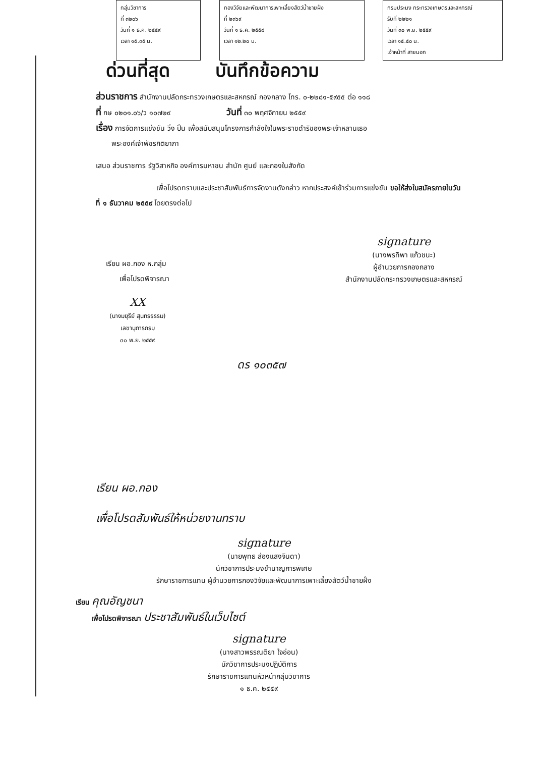กลุ่มวิชาการ
ที่ ๓๒๐๖
วันที่ ๑ ธ.ค. ๒๕๕๙
เวลา ๑๕.๓๕ น.
กองวิจัยและพัฒนาการเพาะเลี้ยงสัตว์น้ำชายฝั่ง
ที่ ๒๓๖๙
วันที่ ๑ ธ.ค. ๒๕๕๙
เวลา ๑๒.๒๐ น.
กรมประมง กระทรวงเกษตรและสหกรณ์
รับที่ ๒๒๒๑
วันที่ ๓๐ พ.ย. ๒๕๕๙
เวลา ๑๕.๕๐ น.
เจ้าหน้าที่ สายนอก
ด่วนที่สุด บันทึกข้อความ
ส่วนราชการ สำนักงานปลัดกระทรวงเกษตรและสหกรณ์ กองกลาง โทร. ๐-๒๒๘๑-๕๙๕๕ ต่อ ๑๑๘
ที่ กษ ๐๒๐๑.๐๖/ว ๑๐๗๒๙ วันที่ ๓๐ พฤศจิกายน ๒๕๕๙
เรื่อง การจัดการแข่งขัน วิ่ง ปั่น เพื่อสนับสนุนโครงการกำลังใจในพระราชดำริของพระเจ้าหลานเธอ
พระองค์เจ้าพัชรกิติยาภา
เสนอ ส่วนราชการ รัฐวิสาหกิจ องค์การมหาชน สำนัก ศูนย์ และกองในสังกัด
เพื่อโปรดทราบและประชาสัมพันธ์การจัดงานดังกล่าว หากประสงค์เข้าร่วมการแข่งขัน ขอให้ส่งใบสมัครภายในวันที่ ๑ ธันวาคม ๒๕๕๙ โดยตรงต่อไป
เรียน ผอ.กอง ห.กลุ่ม
เพื่อโปรดพิจารณา
XX
(นางมยุรีย์ สุนทรธรรม)
เลขานุการกรม
๓๐ พ.ย. ๒๕๕๙
signature
(นางพรทิพา แก้วชนะ)
ผู้อำนวยการกองกลาง
สำนักงานปลัดกระทรวงเกษตรและสหกรณ์
ดร ๑๐๓๕๗
เรียน ผอ.กอง
เพื่อโปรดสัมพันธ์ให้หน่วยงานทราบ
signature
(นายพุทธ ส่องแสงจินดา)
นักวิชาการประมงชำนาญการพิเศษ
รักษาราชการแทน ผู้อำนวยการกองวิจัยและพัฒนาการเพาะเลี้ยงสัตว์น้ำชายฝั่ง
เรียน คุณอัญชนา
เพื่อโปรดพิจารณา ประชาสัมพันธ์ในเว็บไซต์
signature
(นางสาวพรรณติยา ใจอ่อน)
นักวิชาการประมงปฏิบัติการ
รักษาราชการแทนหัวหน้ากลุ่มวิชาการ
๑ ธ.ค. ๒๕๕๙